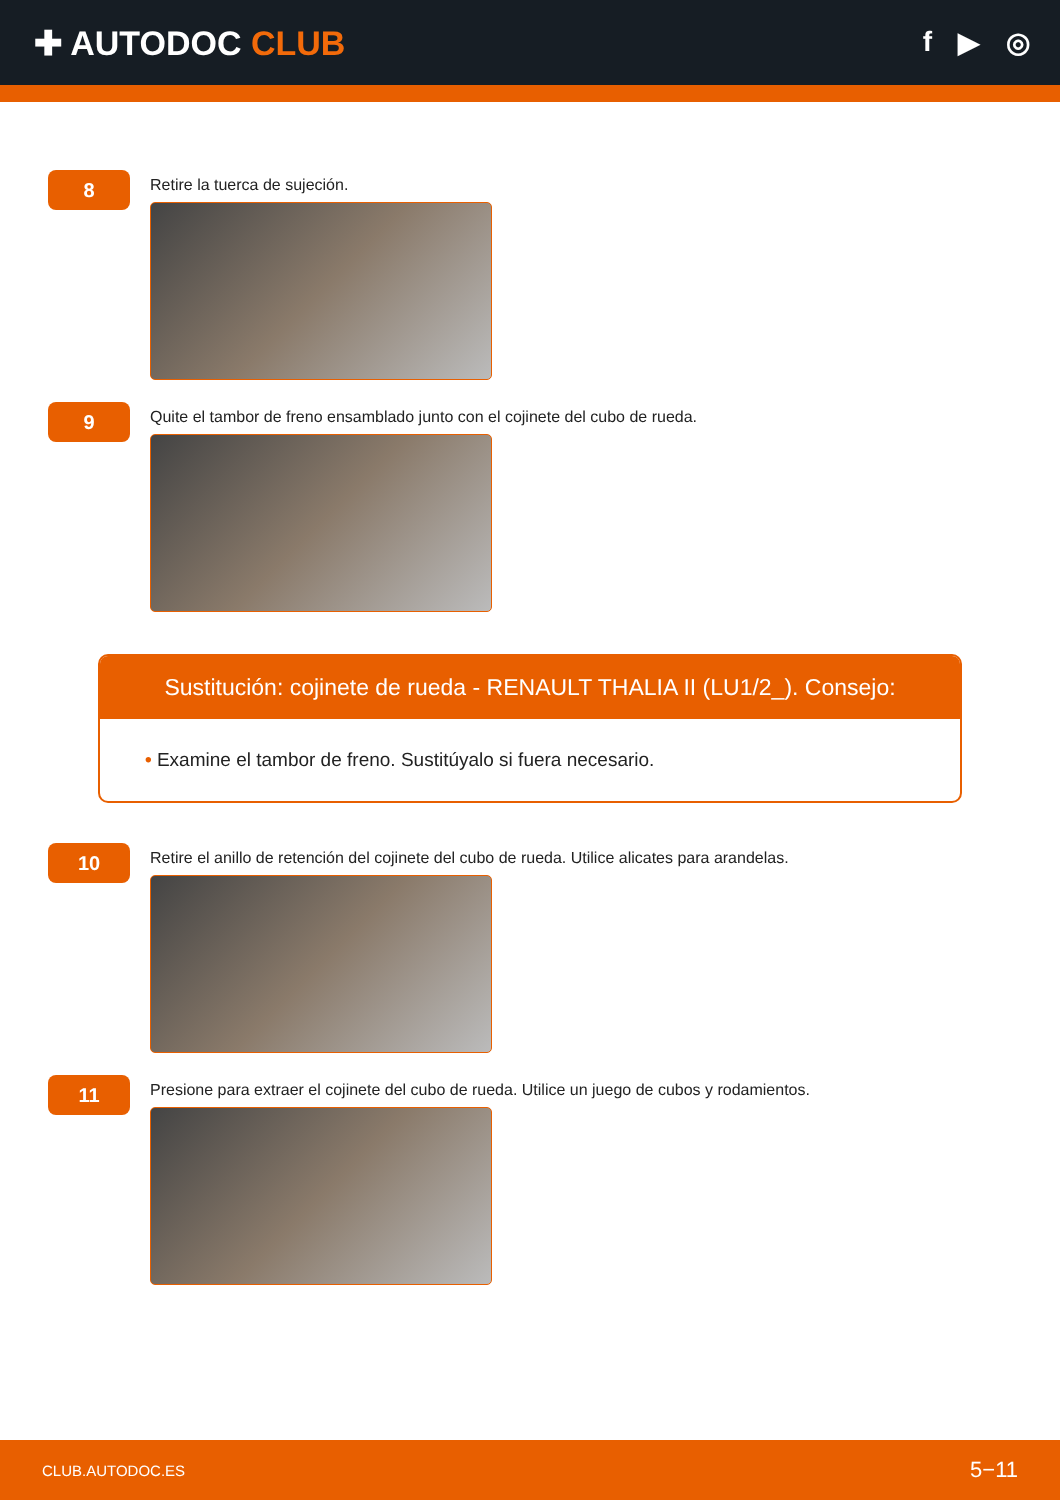✚ AUTODOC CLUB
f ▶ ◎
8
Retire la tuerca de sujeción.
9
Quite el tambor de freno ensamblado junto con el cojinete del cubo de rueda.
Sustitución: cojinete de rueda - RENAULT THALIA II (LU1/2_). Consejo:
• Examine el tambor de freno. Sustitúyalo si fuera necesario.
10
Retire el anillo de retención del cojinete del cubo de rueda. Utilice alicates para arandelas.
11
Presione para extraer el cojinete del cubo de rueda. Utilice un juego de cubos y rodamientos.
CLUB.AUTODOC.ES 5−11